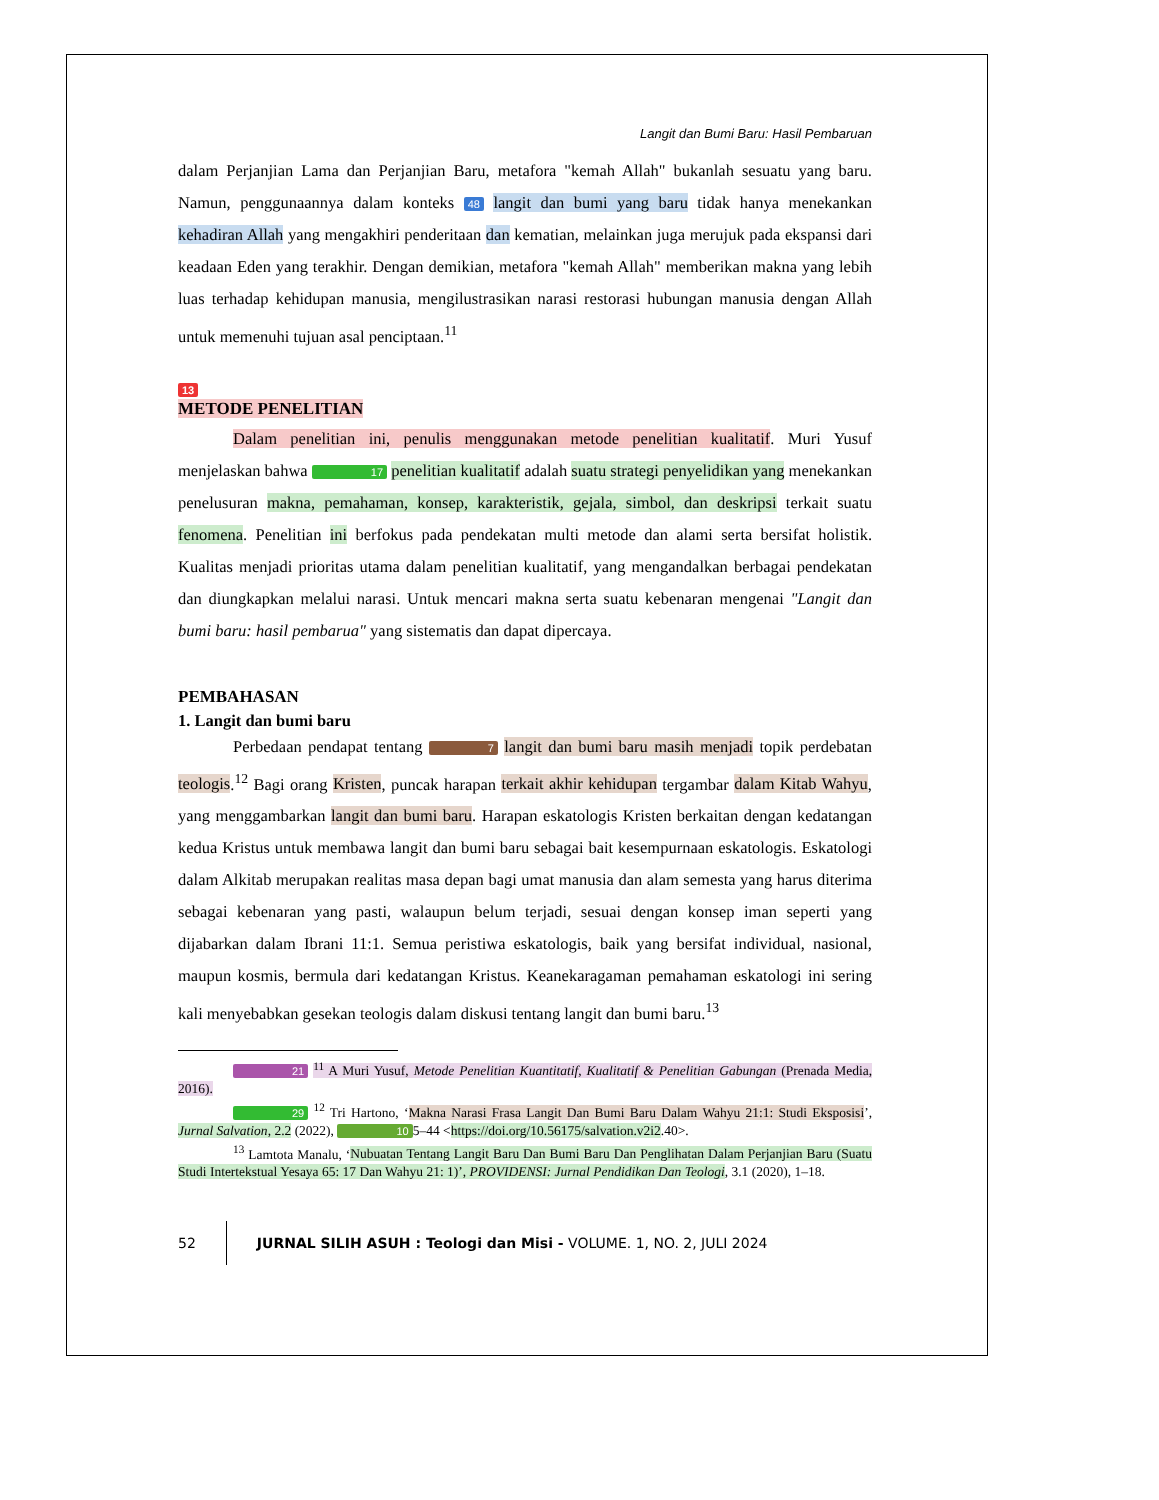Langit dan Bumi Baru: Hasil Pembaruan
dalam Perjanjian Lama dan Perjanjian Baru, metafora "kemah Allah" bukanlah sesuatu yang baru. Namun, penggunaannya dalam konteks 48 langit dan bumi yang baru tidak hanya menekankan kehadiran Allah yang mengakhiri penderitaan dan kematian, melainkan juga merujuk pada ekspansi dari keadaan Eden yang terakhir. Dengan demikian, metafora "kemah Allah" memberikan makna yang lebih luas terhadap kehidupan manusia, mengilustrasikan narasi restorasi hubungan manusia dengan Allah untuk memenuhi tujuan asal penciptaan.<sup>11</sup>
13
METODE PENELITIAN
Dalam penelitian ini, penulis menggunakan metode penelitian kualitatif. Muri Yusuf menjelaskan bahwa 17 penelitian kualitatif adalah suatu strategi penyelidikan yang menekankan penelusuran makna, pemahaman, konsep, karakteristik, gejala, simbol, dan deskripsi terkait suatu fenomena. Penelitian ini berfokus pada pendekatan multi metode dan alami serta bersifat holistik. Kualitas menjadi prioritas utama dalam penelitian kualitatif, yang mengandalkan berbagai pendekatan dan diungkapkan melalui narasi. Untuk mencari makna serta suatu kebenaran mengenai "Langit dan bumi baru: hasil pembarua" yang sistematis dan dapat dipercaya.
PEMBAHASAN
1. Langit dan bumi baru
Perbedaan pendapat tentang 7 langit dan bumi baru masih menjadi topik perdebatan teologis.<sup>12</sup> Bagi orang Kristen, puncak harapan terkait akhir kehidupan tergambar dalam Kitab Wahyu, yang menggambarkan langit dan bumi baru. Harapan eskatologis Kristen berkaitan dengan kedatangan kedua Kristus untuk membawa langit dan bumi baru sebagai bait kesempurnaan eskatologis. Eskatologi dalam Alkitab merupakan realitas masa depan bagi umat manusia dan alam semesta yang harus diterima sebagai kebenaran yang pasti, walaupun belum terjadi, sesuai dengan konsep iman seperti yang dijabarkan dalam Ibrani 11:1. Semua peristiwa eskatologis, baik yang bersifat individual, nasional, maupun kosmis, bermula dari kedatangan Kristus. Keanekaragaman pemahaman eskatologi ini sering kali menyebabkan gesekan teologis dalam diskusi tentang langit dan bumi baru.<sup>13</sup>
21 <sup>11</sup> A Muri Yusuf, Metode Penelitian Kuantitatif, Kualitatif & Penelitian Gabungan (Prenada Media, 2016).
29 <sup>12</sup> Tri Hartono, ‘Makna Narasi Frasa Langit Dan Bumi Baru Dalam Wahyu 21:1: Studi Eksposisi’, Jurnal Salvation, 2.2 (2022), 10 5–44 <https://doi.org/10.56175/salvation.v2i2.40>.
<sup>13</sup> Lamtota Manalu, ‘Nubuatan Tentang Langit Baru Dan Bumi Baru Dan Penglihatan Dalam Perjanjian Baru (Suatu Studi Intertekstual Yesaya 65: 17 Dan Wahyu 21: 1)’, PROVIDENSI: Jurnal Pendidikan Dan Teologi, 3.1 (2020), 1–18.
52 JURNAL SILIH ASUH : Teologi dan Misi - VOLUME. 1, NO. 2, JULI 2024